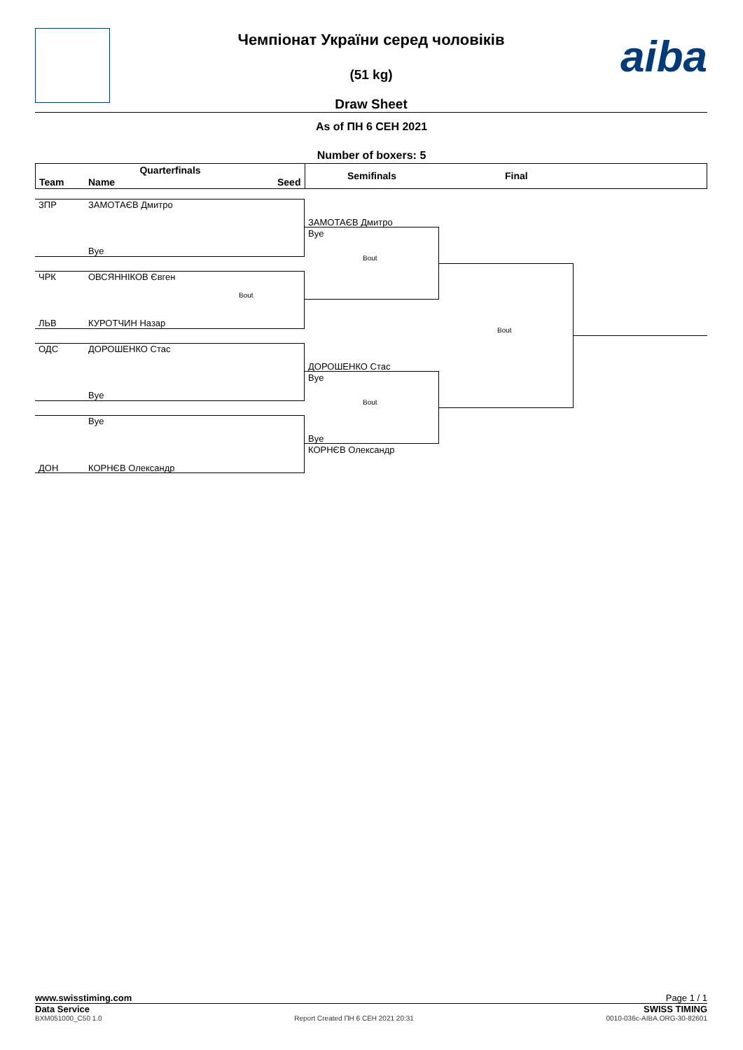aiba
Чемпіонат України серед чоловіків
(51 kg)
Draw Sheet
As of ПН 6 СЕН 2021
Number of boxers: 5
Quarterfinals
Team Name Seed
Semifinals
Final
ЗПР ЗАМОТАЄВ Дмитро
Bye
ЧРК ОВСЯННІКОВ Євген
Bout
ЛЬВ КУРОТЧИН Назар
ОДС ДОРОШЕНКО Стас
Bye
Bye
ДОН КОРНЄВ Олександр
ЗАМОТАЄВ Дмитро
Bye
Bout
ДОРОШЕНКО Стас
Bye
Bout
Bye
КОРНЄВ Олександр
Bout
www.swisstiming.com Page 1 / 1
Data Service SWISS TIMING
BXM051000_C50 1.0 Report Created ПН 6 СЕН 2021 20:31 0010-036c-AIBA.ORG-30-82601